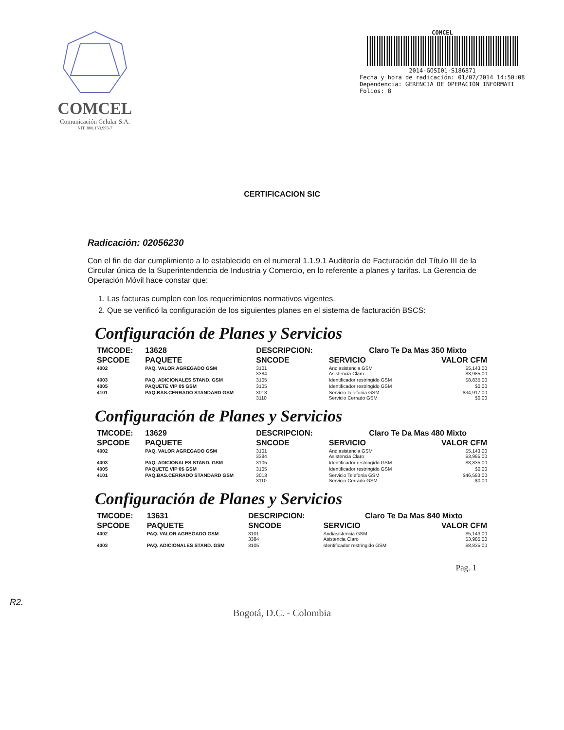COMCEL
Comunicación Celular S.A.
NIT. 800.153.993-7
COMCEL
2014-GOSI01-S186871
Fecha y hora de radicación: 01/07/2014 14:50:08
Dependencia: GERENCIA DE OPERACIÓN INFORMATI
Folios: 8
CERTIFICACION SIC
Radicación: 02056230
Con el fin de dar cumplimiento a lo establecido en el numeral 1.1.9.1 Auditoría de Facturación del Título III de la Circular única de la Superintendencia de Industria y Comercio, en lo referente a planes y tarifas. La Gerencia de Operación Móvil hace constar que:
1. Las facturas cumplen con los requerimientos normativos vigentes.
2. Que se verificó la configuración de los siguientes planes en el sistema de facturación BSCS:
Configuración de Planes y Servicios
| TMCODE: | 13628 | DESCRIPCION: | | Claro Te Da Mas 350 Mixto | |
| --- | --- | --- | --- | --- | --- |
| SPCODE | PAQUETE | SNCODE | SERVICIO | | VALOR CFM |
| 4002 | PAQ. VALOR AGREGADO GSM | 3101 3384 | Andiasistencia GSM Asistencia Claro | | $5,143.00 $3,985.00 |
| 4003 | PAQ. ADICIONALES STAND. GSM | 3105 | Identificador restringido GSM | | $8,835.00 |
| 4005 | PAQUETE VIP 0$ GSM | 3105 | Identificador restringido GSM | | $0.00 |
| 4101 | PAQ.BAS.CERRADO STANDARD GSM | 3013 3110 | Servicio Telefonia GSM Servicio Cerrado GSM | | $34,917.00 $0.00 |
Configuración de Planes y Servicios
| TMCODE: | 13629 | DESCRIPCION: | | Claro Te Da Mas 480 Mixto | |
| --- | --- | --- | --- | --- | --- |
| SPCODE | PAQUETE | SNCODE | SERVICIO | | VALOR CFM |
| 4002 | PAQ. VALOR AGREGADO GSM | 3101 3384 | Andiasistencia GSM Asistencia Claro | | $5,143.00 $3,985.00 |
| 4003 | PAQ. ADICIONALES STAND. GSM | 3105 | Identificador restringido GSM | | $8,835.00 |
| 4005 | PAQUETE VIP 0$ GSM | 3105 | Identificador restringido GSM | | $0.00 |
| 4101 | PAQ.BAS.CERRADO STANDARD GSM | 3013 3110 | Servicio Telefonia GSM Servicio Cerrado GSM | | $46,583.00 $0.00 |
Configuración de Planes y Servicios
| TMCODE: | 13631 | DESCRIPCION: | | Claro Te Da Mas 840 Mixto | |
| --- | --- | --- | --- | --- | --- |
| SPCODE | PAQUETE | SNCODE | SERVICIO | | VALOR CFM |
| 4002 | PAQ. VALOR AGREGADO GSM | 3101 3384 | Andiasistencia GSM Asistencia Claro | | $5,143.00 $3,985.00 |
| 4003 | PAQ. ADICIONALES STAND. GSM | 3105 | Identificador restringido GSM | | $8,835.00 |
Pag. 1
R2.
Bogotá, D.C. - Colombia